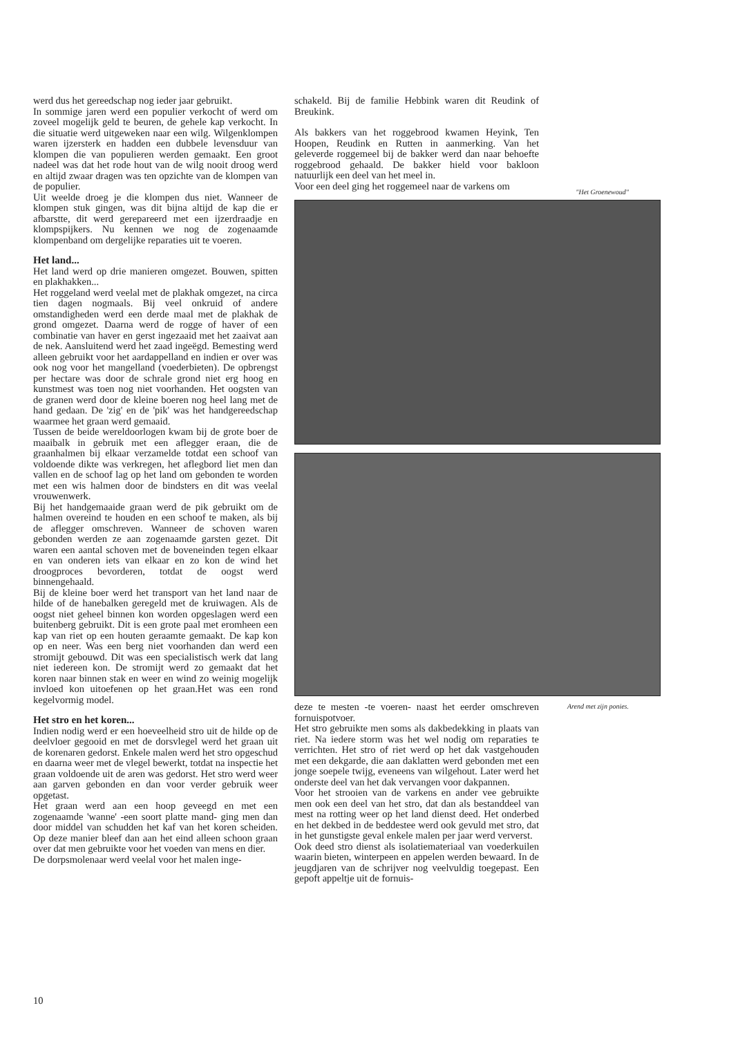werd dus het gereedschap nog ieder jaar gebruikt.
In sommige jaren werd een populier verkocht of werd om zoveel mogelijk geld te beuren, de gehele kap verkocht. In die situatie werd uitgeweken naar een wilg. Wilgenklompen waren ijzersterk en hadden een dubbele levensduur van klompen die van populieren werden gemaakt. Een groot nadeel was dat het rode hout van de wilg nooit droog werd en altijd zwaar dragen was ten opzichte van de klompen van de populier.
Uit weelde droeg je die klompen dus niet. Wanneer de klompen stuk gingen, was dit bijna altijd de kap die er afbarstte, dit werd gerepareerd met een ijzerdraadje en klompspijkers. Nu kennen we nog de zogenaamde klompenband om dergelijke reparaties uit te voeren.
Het land...
Het land werd op drie manieren omgezet. Bouwen, spitten en plakhakken...
Het roggeland werd veelal met de plakhak omgezet, na circa tien dagen nogmaals. Bij veel onkruid of andere omstandigheden werd een derde maal met de plakhak de grond omgezet. Daarna werd de rogge of haver of een combinatie van haver en gerst ingezaaid met het zaaivat aan de nek. Aansluitend werd het zaad ingeëgd. Bemesting werd alleen gebruikt voor het aardappelland en indien er over was ook nog voor het mangelland (voederbieten). De opbrengst per hectare was door de schrale grond niet erg hoog en kunstmest was toen nog niet voorhanden. Het oogsten van de granen werd door de kleine boeren nog heel lang met de hand gedaan. De 'zig' en de 'pik' was het handgereedschap waarmee het graan werd gemaaid.
Tussen de beide wereldoorlogen kwam bij de grote boer de maaibalk in gebruik met een aflegger eraan, die de graanhalmen bij elkaar verzamelde totdat een schoof van voldoende dikte was verkregen, het aflegbord liet men dan vallen en de schoof lag op het land om gebonden te worden met een wis halmen door de bindsters en dit was veelal vrouwenwerk.
Bij het handgemaaide graan werd de pik gebruikt om de halmen overeind te houden en een schoof te maken, als bij de aflegger omschreven. Wanneer de schoven waren gebonden werden ze aan zogenaamde garsten gezet. Dit waren een aantal schoven met de boveneinden tegen elkaar en van onderen iets van elkaar en zo kon de wind het droogproces bevorderen, totdat de oogst werd binnengehaald.
Bij de kleine boer werd het transport van het land naar de hilde of de hanebalken geregeld met de kruiwagen. Als de oogst niet geheel binnen kon worden opgeslagen werd een buitenberg gebruikt. Dit is een grote paal met eromheen een kap van riet op een houten geraamte gemaakt. De kap kon op en neer. Was een berg niet voorhanden dan werd een stromijt gebouwd. Dit was een specialistisch werk dat lang niet iedereen kon. De stromijt werd zo gemaakt dat het koren naar binnen stak en weer en wind zo weinig mogelijk invloed kon uitoefenen op het graan.Het was een rond kegelvormig model.
Het stro en het koren...
Indien nodig werd er een hoeveelheid stro uit de hilde op de deelvloer gegooid en met de dorsvlegel werd het graan uit de korenaren gedorst. Enkele malen werd het stro opgeschud en daarna weer met de vlegel bewerkt, totdat na inspectie het graan voldoende uit de aren was gedorst. Het stro werd weer aan garven gebonden en dan voor verder gebruik weer opgetast.
Het graan werd aan een hoop geveegd en met een zogenaamde 'wanne' -een soort platte mand- ging men dan door middel van schudden het kaf van het koren scheiden. Op deze manier bleef dan aan het eind alleen schoon graan over dat men gebruikte voor het voeden van mens en dier.
De dorpsmolenaar werd veelal voor het malen inge-
schakeld. Bij de familie Hebbink waren dit Reudink of Breukink.
Als bakkers van het roggebrood kwamen Heyink, Ten Hoopen, Reudink en Rutten in aanmerking. Van het geleverde roggemeel bij de bakker werd dan naar behoefte roggebrood gehaald. De bakker hield voor bakloon natuurlijk een deel van het meel in.
Voor een deel ging het roggemeel naar de varkens om
deze te mesten -te voeren- naast het eerder omschreven fornuispotvoer.
Het stro gebruikte men soms als dakbedekking in plaats van riet. Na iedere storm was het wel nodig om reparaties te verrichten. Het stro of riet werd op het dak vastgehouden met een dekgarde, die aan daklatten werd gebonden met een jonge soepele twijg, eveneens van wilgehout. Later werd het onderste deel van het dak vervangen voor dakpannen.
Voor het strooien van de varkens en ander vee gebruikte men ook een deel van het stro, dat dan als bestanddeel van mest na rotting weer op het land dienst deed. Het onderbed en het dekbed in de beddestee werd ook gevuld met stro, dat in het gunstigste geval enkele malen per jaar werd ververst.
Ook deed stro dienst als isolatiemateriaal van voederkuilen waarin bieten, winterpeen en appelen werden bewaard. In de jeugdjaren van de schrijver nog veelvuldig toegepast. Een gepoft appeltje uit de fornuis-
"Het Groenewoud"
Arend met zijn ponies.
10